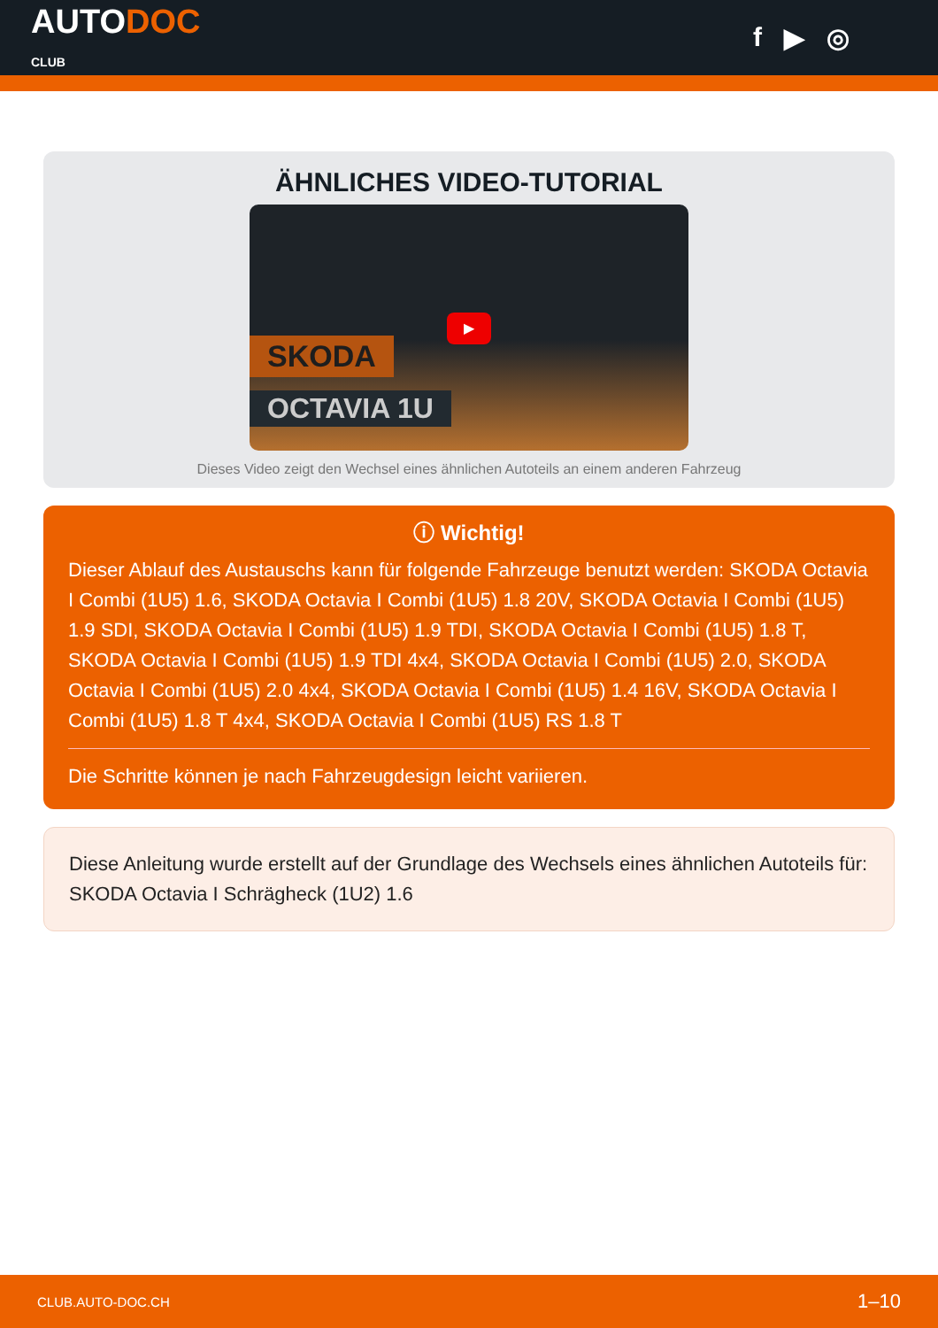AUTODOC
CLUB
f ▶ ◎
ÄHNLICHES VIDEO-TUTORIAL
SKODA
OCTAVIA 1U
▶
Dieses Video zeigt den Wechsel eines ähnlichen Autoteils an einem anderen Fahrzeug
ⓘ Wichtig!
Dieser Ablauf des Austauschs kann für folgende Fahrzeuge benutzt werden: SKODA Octavia I Combi (1U5) 1.6, SKODA Octavia I Combi (1U5) 1.8 20V, SKODA Octavia I Combi (1U5) 1.9 SDI, SKODA Octavia I Combi (1U5) 1.9 TDI, SKODA Octavia I Combi (1U5) 1.8 T, SKODA Octavia I Combi (1U5) 1.9 TDI 4x4, SKODA Octavia I Combi (1U5) 2.0, SKODA Octavia I Combi (1U5) 2.0 4x4, SKODA Octavia I Combi (1U5) 1.4 16V, SKODA Octavia I Combi (1U5) 1.8 T 4x4, SKODA Octavia I Combi (1U5) RS 1.8 T
Die Schritte können je nach Fahrzeugdesign leicht variieren.
Diese Anleitung wurde erstellt auf der Grundlage des Wechsels eines ähnlichen Autoteils für: SKODA Octavia I Schrägheck (1U2) 1.6
CLUB.AUTO-DOC.CH 1–10